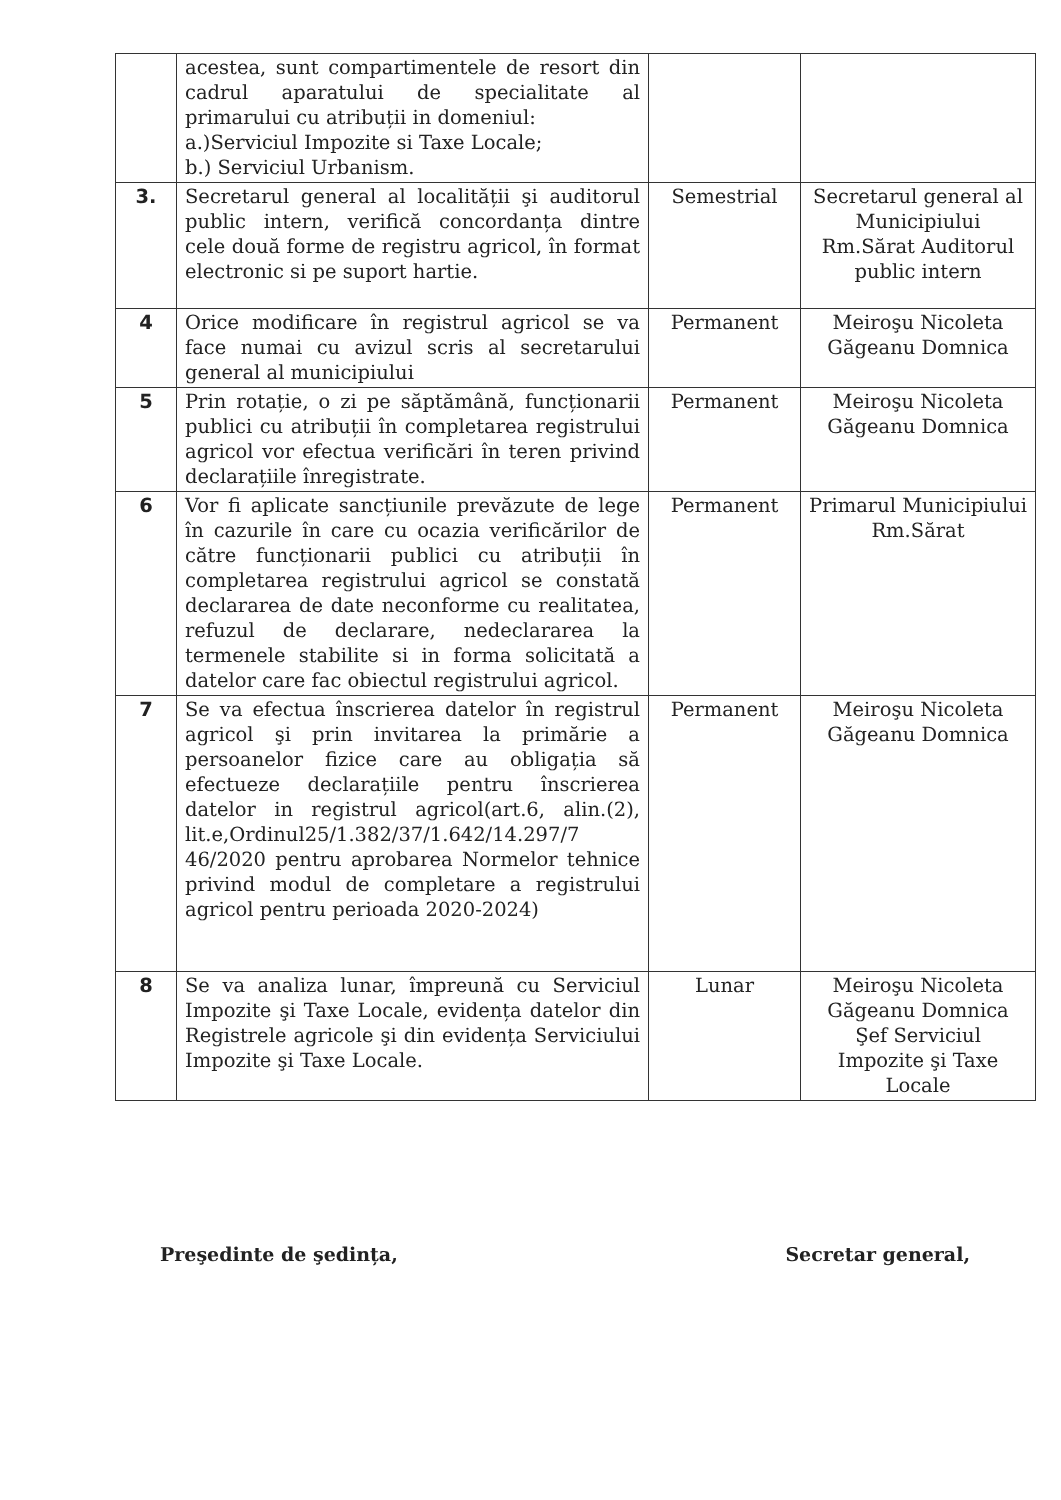| | acestea, sunt compartimentele de resort din cadrul aparatului de specialitate al primarului cu atribuții in domeniul: a.)Serviciul Impozite si Taxe Locale; b.) Serviciul Urbanism. | | |
| 3. | Secretarul general al localității şi auditorul public intern, verifică concordanța dintre cele două forme de registru agricol, în format electronic si pe suport hartie. | Semestrial | Secretarul general al Municipiului Rm.Sărat Auditorul public intern |
| 4 | Orice modificare în registrul agricol se va face numai cu avizul scris al secretarului general al municipiului | Permanent | Meiroşu Nicoleta Găgeanu Domnica |
| 5 | Prin rotație, o zi pe săptămână, funcționarii publici cu atribuții în completarea registrului agricol vor efectua verificări în teren privind declarațiile înregistrate. | Permanent | Meiroşu Nicoleta Găgeanu Domnica |
| 6 | Vor fi aplicate sancțiunile prevăzute de lege în cazurile în care cu ocazia verificărilor de către funcționarii publici cu atribuții în completarea registrului agricol se constată declararea de date neconforme cu realitatea, refuzul de declarare, nedeclararea la termenele stabilite si in forma solicitată a datelor care fac obiectul registrului agricol. | Permanent | Primarul Municipiului Rm.Sărat |
| 7 | Se va efectua înscrierea datelor în registrul agricol şi prin invitarea la primărie a persoanelor fizice care au obligația să efectueze declarațiile pentru înscrierea datelor in registrul agricol(art.6, alin.(2), lit.e,Ordinul25/1.382/37/1.642/14.297/7 46/2020 pentru aprobarea Normelor tehnice privind modul de completare a registrului agricol pentru perioada 2020-2024) | Permanent | Meiroşu Nicoleta Găgeanu Domnica |
| 8 | Se va analiza lunar, împreună cu Serviciul Impozite şi Taxe Locale, evidența datelor din Registrele agricole şi din evidența Serviciului Impozite şi Taxe Locale. | Lunar | Meiroşu Nicoleta Găgeanu Domnica Şef Serviciul Impozite şi Taxe Locale |
Preşedinte de şedința, Secretar general,